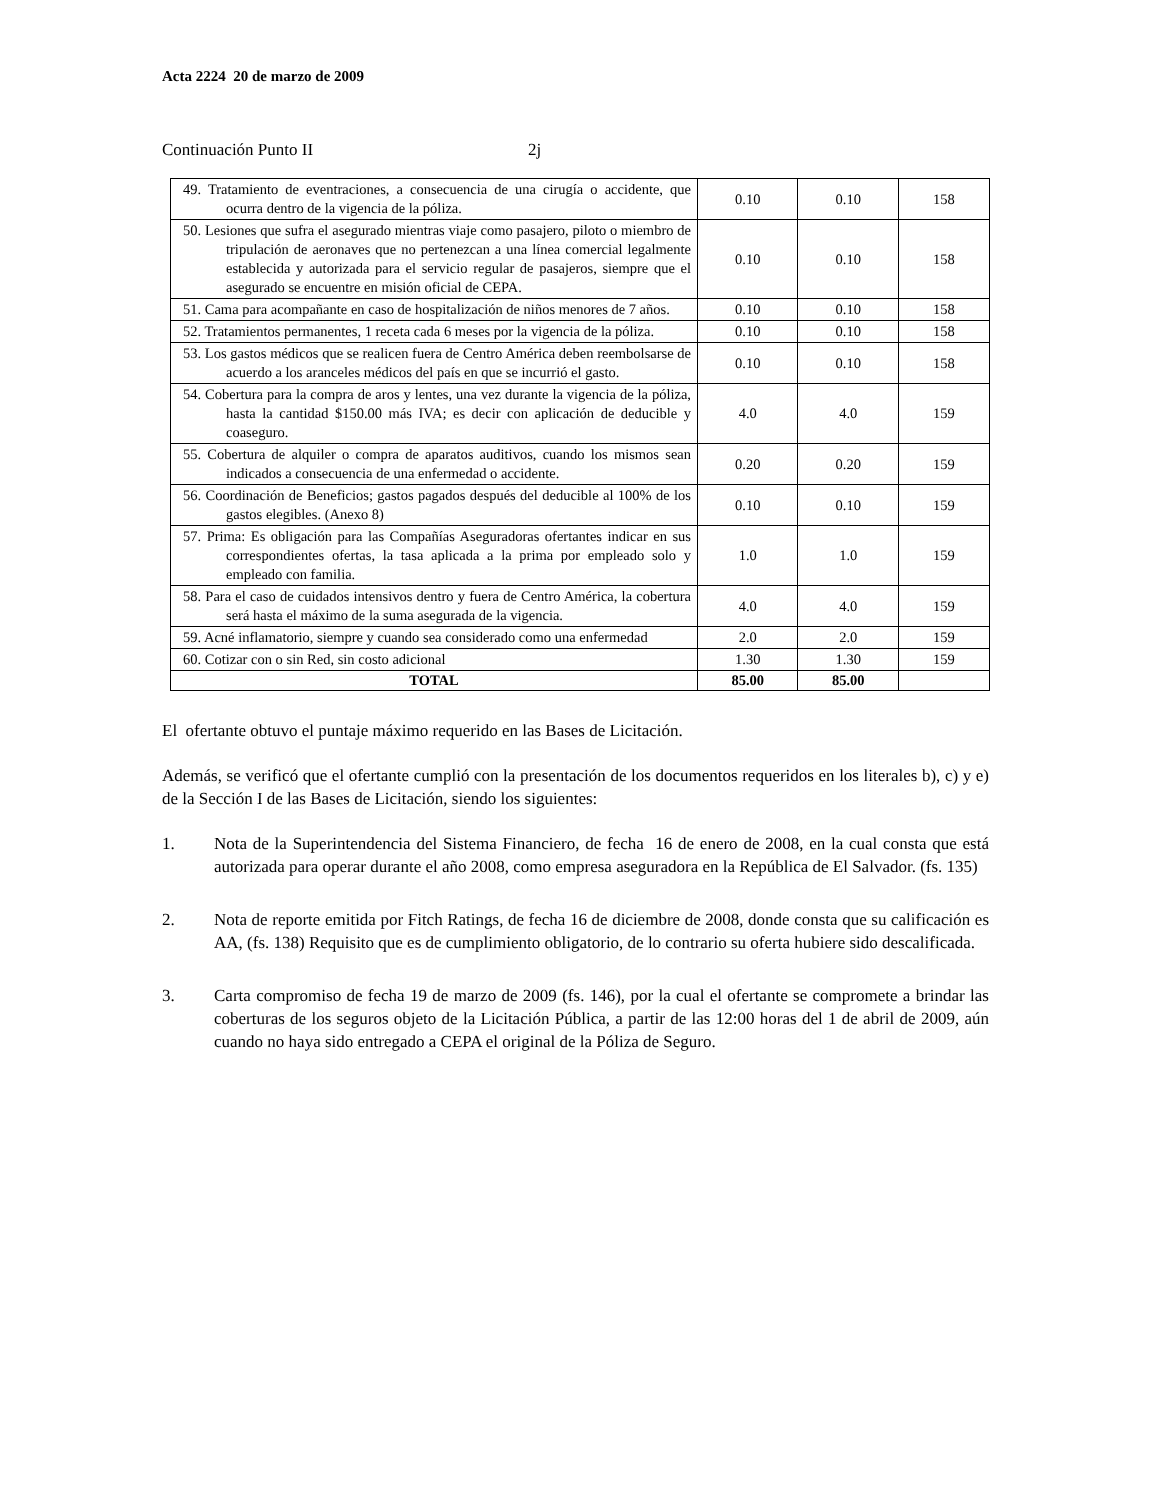Acta 2224 20 de marzo de 2009
Continuación Punto II 2j
| 49. Tratamiento de eventraciones, a consecuencia de una cirugía o accidente, que ocurra dentro de la vigencia de la póliza. | 0.10 | 0.10 | 158 |
| 50. Lesiones que sufra el asegurado mientras viaje como pasajero, piloto o miembro de tripulación de aeronaves que no pertenezcan a una línea comercial legalmente establecida y autorizada para el servicio regular de pasajeros, siempre que el asegurado se encuentre en misión oficial de CEPA. | 0.10 | 0.10 | 158 |
| 51. Cama para acompañante en caso de hospitalización de niños menores de 7 años. | 0.10 | 0.10 | 158 |
| 52. Tratamientos permanentes, 1 receta cada 6 meses por la vigencia de la póliza. | 0.10 | 0.10 | 158 |
| 53. Los gastos médicos que se realicen fuera de Centro América deben reembolsarse de acuerdo a los aranceles médicos del país en que se incurrió el gasto. | 0.10 | 0.10 | 158 |
| 54. Cobertura para la compra de aros y lentes, una vez durante la vigencia de la póliza, hasta la cantidad $150.00 más IVA; es decir con aplicación de deducible y coaseguro. | 4.0 | 4.0 | 159 |
| 55. Cobertura de alquiler o compra de aparatos auditivos, cuando los mismos sean indicados a consecuencia de una enfermedad o accidente. | 0.20 | 0.20 | 159 |
| 56. Coordinación de Beneficios; gastos pagados después del deducible al 100% de los gastos elegibles. (Anexo 8) | 0.10 | 0.10 | 159 |
| 57. Prima: Es obligación para las Compañías Aseguradoras ofertantes indicar en sus correspondientes ofertas, la tasa aplicada a la prima por empleado solo y empleado con familia. | 1.0 | 1.0 | 159 |
| 58. Para el caso de cuidados intensivos dentro y fuera de Centro América, la cobertura será hasta el máximo de la suma asegurada de la vigencia. | 4.0 | 4.0 | 159 |
| 59. Acné inflamatorio, siempre y cuando sea considerado como una enfermedad | 2.0 | 2.0 | 159 |
| 60. Cotizar con o sin Red, sin costo adicional | 1.30 | 1.30 | 159 |
| TOTAL | 85.00 | 85.00 | |
El ofertante obtuvo el puntaje máximo requerido en las Bases de Licitación.
Además, se verificó que el ofertante cumplió con la presentación de los documentos requeridos en los literales b), c) y e) de la Sección I de las Bases de Licitación, siendo los siguientes:
1. Nota de la Superintendencia del Sistema Financiero, de fecha 16 de enero de 2008, en la cual consta que está autorizada para operar durante el año 2008, como empresa aseguradora en la República de El Salvador. (fs. 135)
2. Nota de reporte emitida por Fitch Ratings, de fecha 16 de diciembre de 2008, donde consta que su calificación es AA, (fs. 138) Requisito que es de cumplimiento obligatorio, de lo contrario su oferta hubiere sido descalificada.
3. Carta compromiso de fecha 19 de marzo de 2009 (fs. 146), por la cual el ofertante se compromete a brindar las coberturas de los seguros objeto de la Licitación Pública, a partir de las 12:00 horas del 1 de abril de 2009, aún cuando no haya sido entregado a CEPA el original de la Póliza de Seguro.